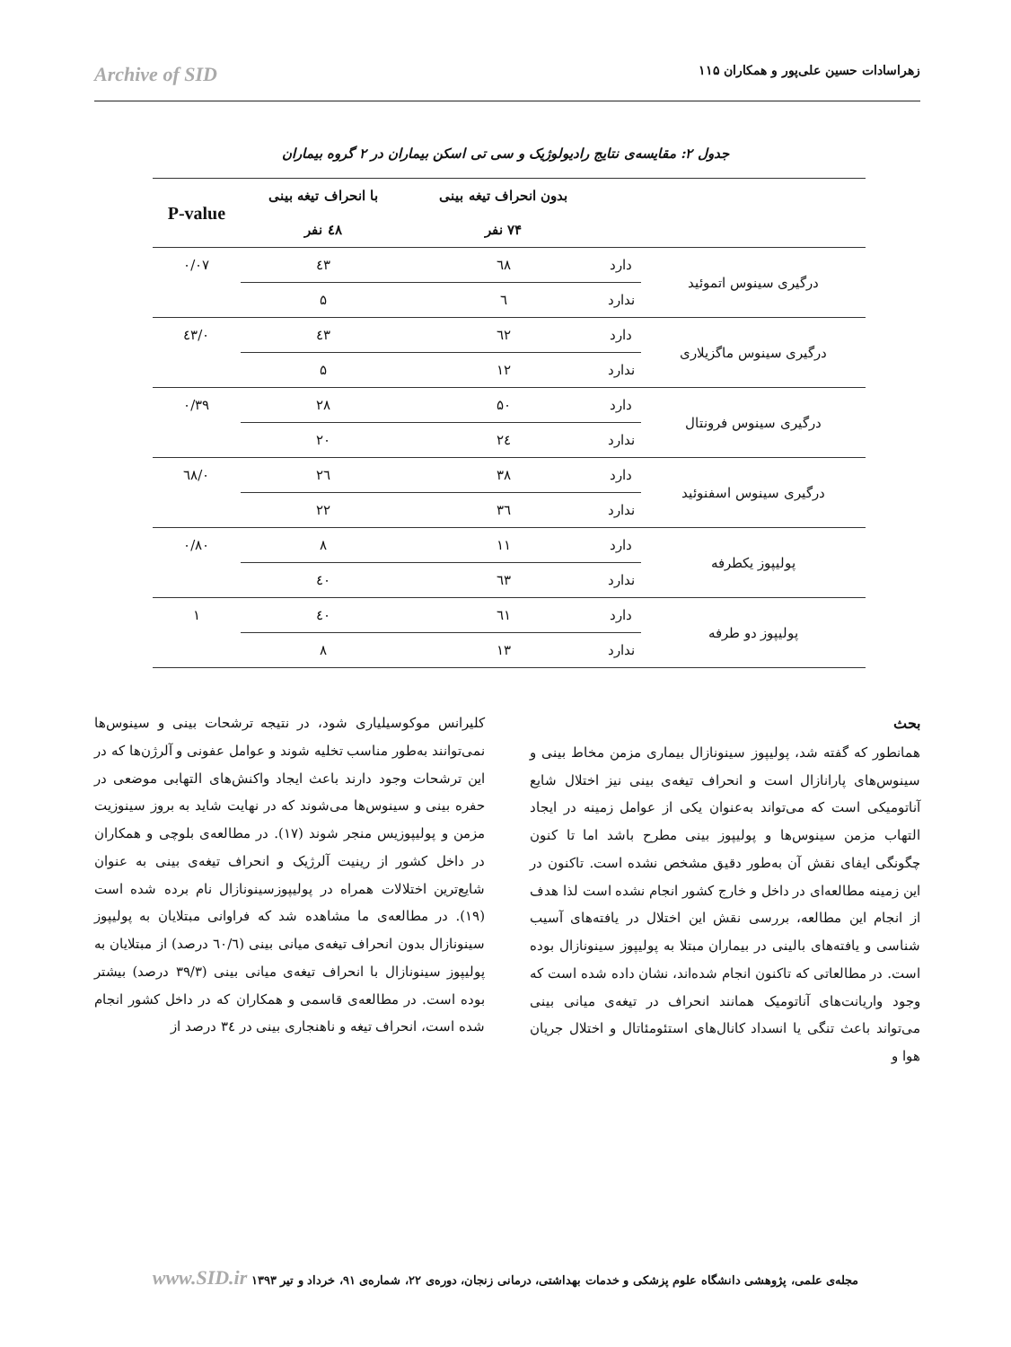زهراسادات حسین علی‌پور و همکاران ۱۱۵ Archive of SID
جدول ۲: مقایسه‌ی نتایج رادیولوژیک و سی تی اسکن بیماران در ۲ گروه بیماران
| | | بدون انحراف تیغه بینی | با انحراف تیغه بینی | P-value |
| --- | --- | --- | --- | --- |
| | | ۷۴ نفر | ٤۸ نفر | |
| درگیری سینوس اتموئید | دارد | ٦۸ | ٤۳ | ۰/۰۷ |
| | ندارد | ٦ | ۵ | |
| درگیری سینوس ماگزیلاری | دارد | ٦۲ | ٤۳ | ۰/٤۳ |
| | ندارد | ۱۲ | ۵ | |
| درگیری سینوس فرونتال | دارد | ۵۰ | ۲۸ | ۰/۳۹ |
| | ندارد | ۲٤ | ۲۰ | |
| درگیری سینوس اسفنوئید | دارد | ۳۸ | ۲٦ | ۰/٦۸ |
| | ندارد | ۳٦ | ۲۲ | |
| پولیپوز یکطرفه | دارد | ۱۱ | ۸ | ۰/۸۰ |
| | ندارد | ٦۳ | ٤۰ | |
| پولیپوز دو طرفه | دارد | ٦۱ | ٤۰ | ۱ |
| | ندارد | ۱۳ | ۸ | |
بحث
همانطور که گفته شد، پولیپوز سینونازال بیماری مزمن مخاط بینی و سینوس‌های پارانازال است و انحراف تیغه‌ی بینی نیز اختلال شایع آناتومیکی است که می‌تواند به‌عنوان یکی از عوامل زمینه در ایجاد التهاب مزمن سینوس‌ها و پولیپوز بینی مطرح باشد اما تا کنون چگونگی ایفای نقش آن به‌طور دقیق مشخص نشده است. تاکنون در این زمینه مطالعه‌ای در داخل و خارج کشور انجام نشده است لذا هدف از انجام این مطالعه، بررسی نقش این اختلال در یافته‌های آسیب شناسی و یافته‌های بالینی در بیماران مبتلا به پولیپوز سینونازال بوده است. در مطالعاتی که تاکنون انجام شده‌اند، نشان داده شده است که وجود واریانت‌های آناتومیک همانند انحراف در تیغه‌ی میانی بینی می‌تواند باعث تنگی یا انسداد کانال‌های استئومئاتال و اختلال جریان هوا و
کلیرانس موکوسیلیاری شود، در نتیجه ترشحات بینی و سینوس‌ها نمی‌توانند به‌طور مناسب تخلیه شوند و عوامل عفونی و آلرژن‌ها که در این ترشحات وجود دارند باعث ایجاد واکنش‌های التهابی موضعی در حفره بینی و سینوس‌ها می‌شوند که در نهایت شاید به بروز سینوزیت مزمن و پولیپوزیس منجر شوند (۱۷). در مطالعه‌ی بلوچی و همکاران در داخل کشور از رینیت آلرژیک و انحراف تیغه‌ی بینی به عنوان شایع‌ترین اختلالات همراه در پولیپوزسینونازال نام برده شده است (۱۹). در مطالعه‌ی ما مشاهده شد که فراوانی مبتلایان به پولیپوز سینونازال بدون انحراف تیغه‌ی میانی بینی (٦۰/٦ درصد) از مبتلایان به پولیپوز سینونازال با انحراف تیغه‌ی میانی بینی (۳۹/۳ درصد) بیشتر بوده است. در مطالعه‌ی قاسمی و همکاران که در داخل کشور انجام شده است، انحراف تیغه و ناهنجاری بینی در ۳٤ درصد از
مجله‌ی علمی، پژوهشی دانشگاه علوم پزشکی و خدمات بهداشتی، درمانی زنجان، دوره‌ی ۲۲، شماره‌ی ۹۱، خرداد و تیر ۱۳۹۳ www.SID.ir